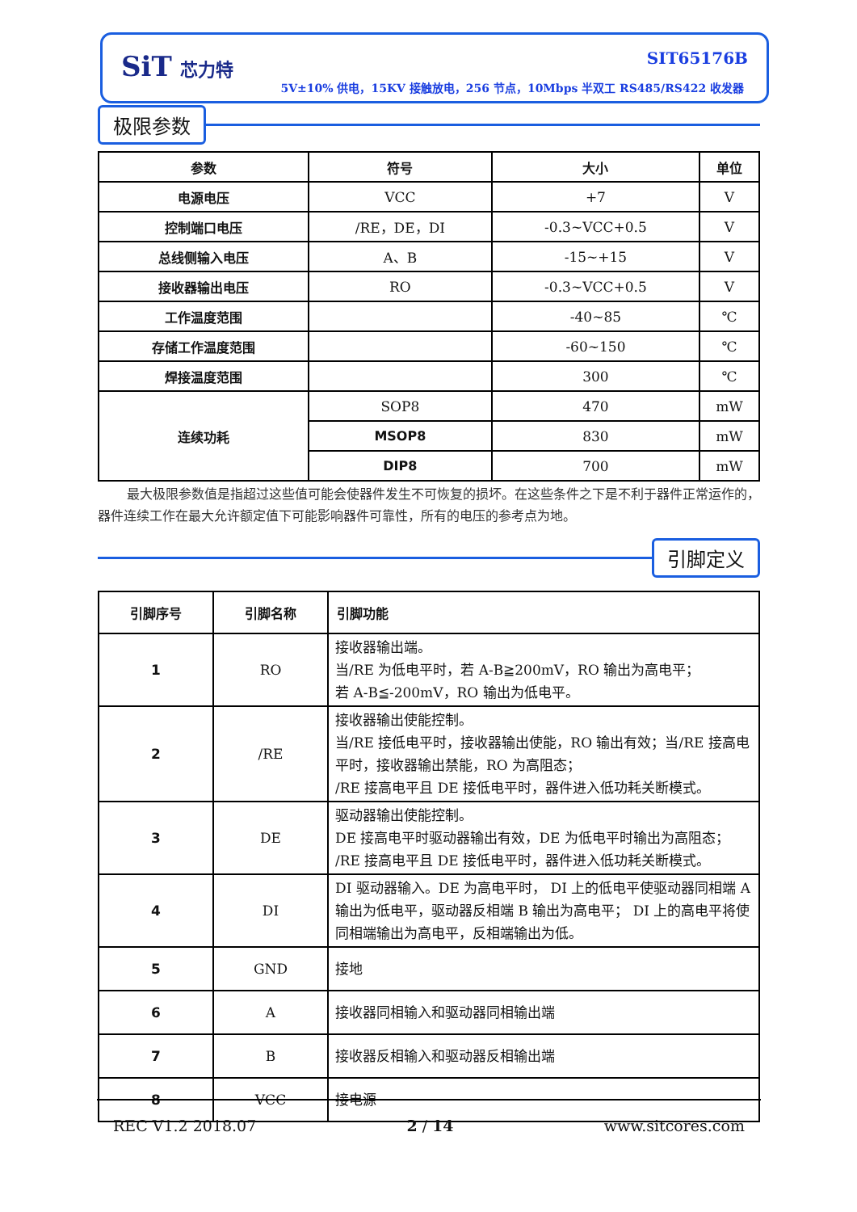SiT 芯力特 SIT65176B
5V±10% 供电，15KV 接触放电，256 节点，10Mbps 半双工 RS485/RS422 收发器
极限参数
| 参数 | 符号 | 大小 | 单位 |
| --- | --- | --- | --- |
| 电源电压 | VCC | +7 | V |
| 控制端口电压 | /RE，DE，DI | -0.3~VCC+0.5 | V |
| 总线侧输入电压 | A、B | -15~+15 | V |
| 接收器输出电压 | RO | -0.3~VCC+0.5 | V |
| 工作温度范围 | | -40~85 | ℃ |
| 存储工作温度范围 | | -60~150 | ℃ |
| 焊接温度范围 | | 300 | ℃ |
| 连续功耗 | SOP8 | 470 | mW |
| | MSOP8 | 830 | mW |
| | DIP8 | 700 | mW |
最大极限参数值是指超过这些值可能会使器件发生不可恢复的损坏。在这些条件之下是不利于器件正常运作的，器件连续工作在最大允许额定值下可能影响器件可靠性，所有的电压的参考点为地。
引脚定义
| 引脚序号 | 引脚名称 | 引脚功能 |
| --- | --- | --- |
| 1 | RO | 接收器输出端。 当/RE 为低电平时，若 A-B≧200mV，RO 输出为高电平； 若 A-B≦-200mV，RO 输出为低电平。 |
| 2 | /RE | 接收器输出使能控制。 当/RE 接低电平时，接收器输出使能，RO 输出有效；当/RE 接高电平时，接收器输出禁能，RO 为高阻态； /RE 接高电平且 DE 接低电平时，器件进入低功耗关断模式。 |
| 3 | DE | 驱动器输出使能控制。 DE 接高电平时驱动器输出有效，DE 为低电平时输出为高阻态； /RE 接高电平且 DE 接低电平时，器件进入低功耗关断模式。 |
| 4 | DI | DI 驱动器输入。DE 为高电平时， DI 上的低电平使驱动器同相端 A 输出为低电平，驱动器反相端 B 输出为高电平； DI 上的高电平将使同相端输出为高电平，反相端输出为低。 |
| 5 | GND | 接地 |
| 6 | A | 接收器同相输入和驱动器同相输出端 |
| 7 | B | 接收器反相输入和驱动器反相输出端 |
| 8 | VCC | 接电源 |
REC V1.2 2018.07 2 / 14 www.sitcores.com